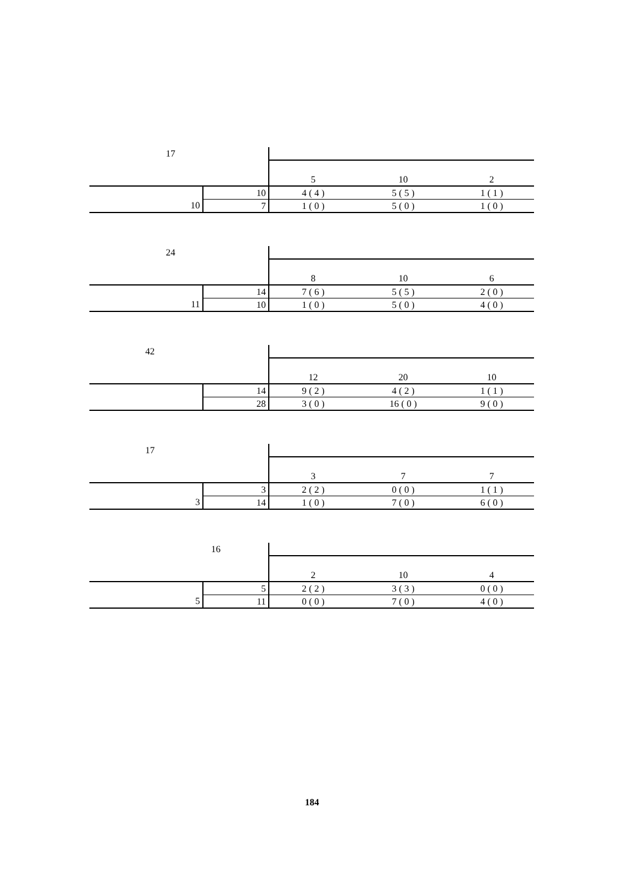| 17 | | | | |
| | | 5 | 10 | 2 |
| | 10 | 4 ( 4 ) | 5 ( 5 ) | 1 ( 1 ) |
| 10 | 7 | 1 ( 0 ) | 5 ( 0 ) | 1 ( 0 ) |
| 24 | | | | |
| | | 8 | 10 | 6 |
| | 14 | 7 ( 6 ) | 5 ( 5 ) | 2 ( 0 ) |
| 11 | 10 | 1 ( 0 ) | 5 ( 0 ) | 4 ( 0 ) |
| 42 | | | | |
| | | 12 | 20 | 10 |
| | 14 | 9 ( 2 ) | 4 ( 2 ) | 1 ( 1 ) |
| | 28 | 3 ( 0 ) | 16 ( 0 ) | 9 ( 0 ) |
| 17 | | | | |
| | | 3 | 7 | 7 |
| | 3 | 2 ( 2 ) | 0 ( 0 ) | 1 ( 1 ) |
| 3 | 14 | 1 ( 0 ) | 7 ( 0 ) | 6 ( 0 ) |
| 16 | | | | |
| | | 2 | 10 | 4 |
| | 5 | 2 ( 2 ) | 3 ( 3 ) | 0 ( 0 ) |
| 5 | 11 | 0 ( 0 ) | 7 ( 0 ) | 4 ( 0 ) |
184